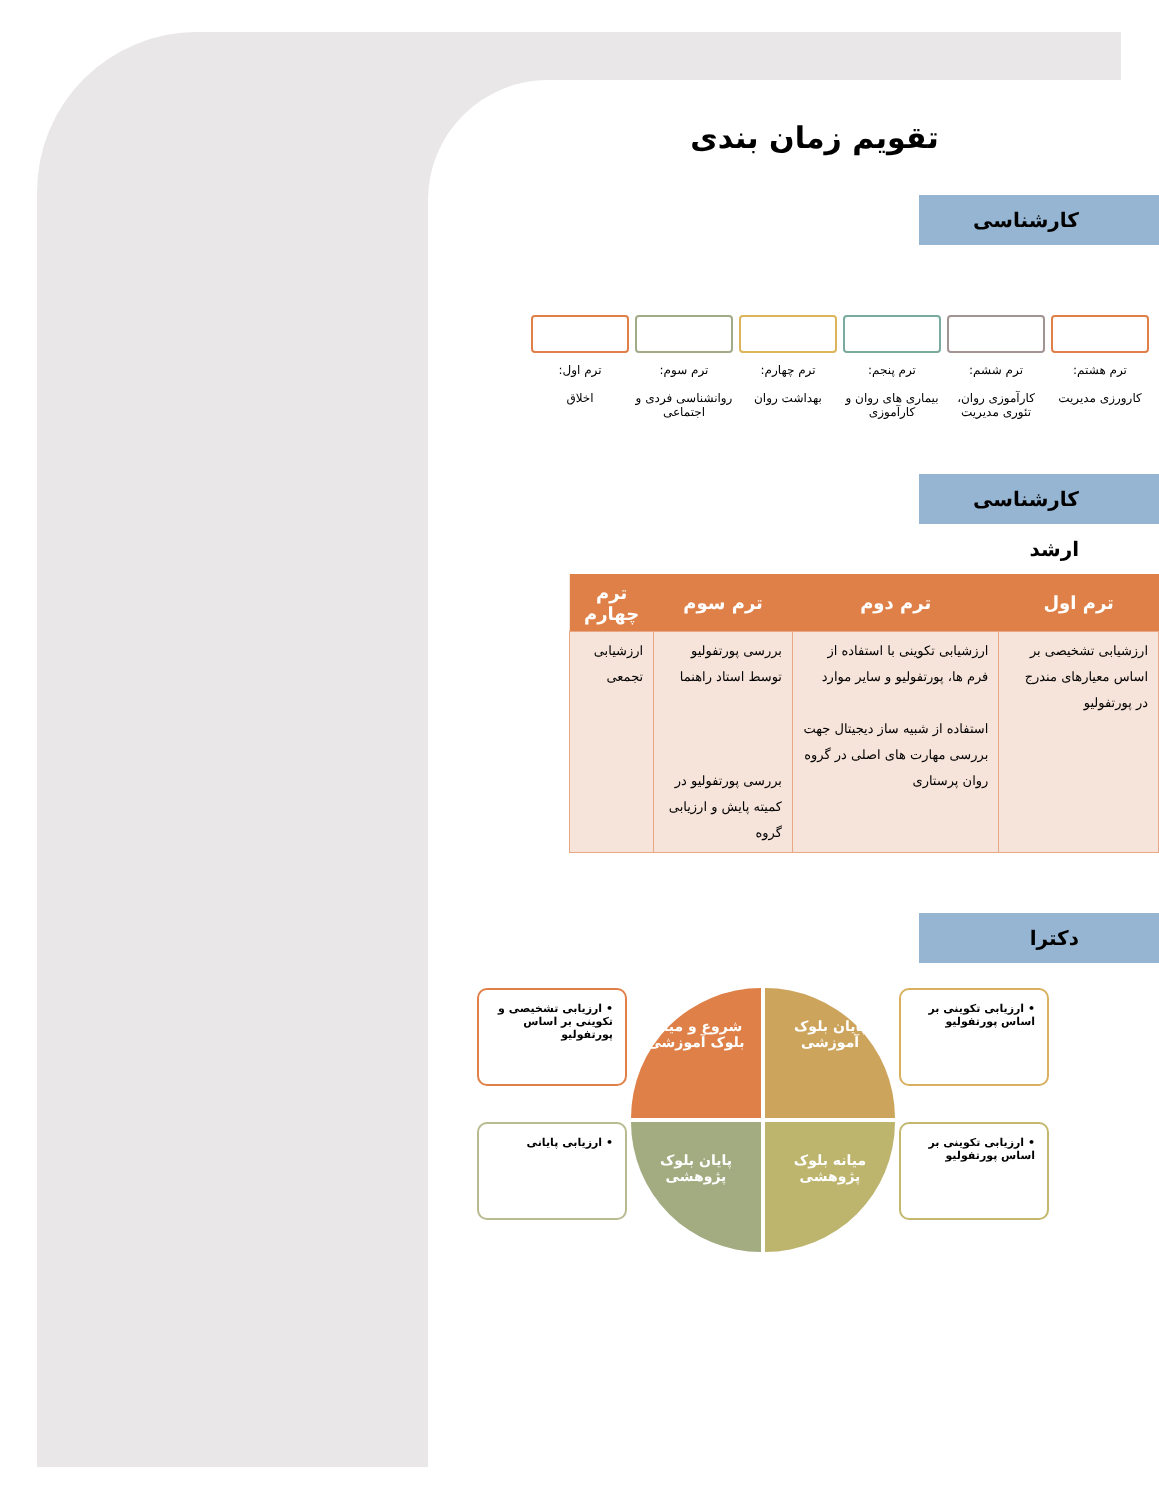تقویم زمان بندی
کارشناسی
ترم هشتم:
کارورزی مدیریت
ترم ششم:
کارآموزی روان، تئوری مدیریت
ترم پنجم:
بیماری های روان و کارآموزی
ترم چهارم:
بهداشت روان
ترم سوم:
روانشناسی فردی و اجتماعی
ترم اول:
اخلاق
کارشناسی ارشد
| ترم اول | ترم دوم | ترم سوم | ترم چهارم |
| --- | --- | --- | --- |
| ارزشیابی تشخیصی بر اساس معیارهای مندرج در پورتفولیو | ارزشیابی تکوینی با استفاده از فرم ها، پورتفولیو و سایر موارد استفاده از شبیه ساز دیجیتال جهت بررسی مهارت های اصلی در گروه روان پرستاری | بررسی پورتفولیو توسط استاد راهنما بررسی پورتفولیو در کمیته پایش و ارزیابی گروه | ارزشیابی تجمعی |
دکترا
• ارزیابی تکوینی بر اساس پورتفولیو
پایان بلوک آموزشی
شروع و میانه بلوک آموزشی
• ارزیابی تشخیصی و تکوینی بر اساس پورتفولیو
• ارزیابی تکوینی بر اساس پورتفولیو
میانه بلوک پژوهشی
پایان بلوک پژوهشی
• ارزیابی پایانی